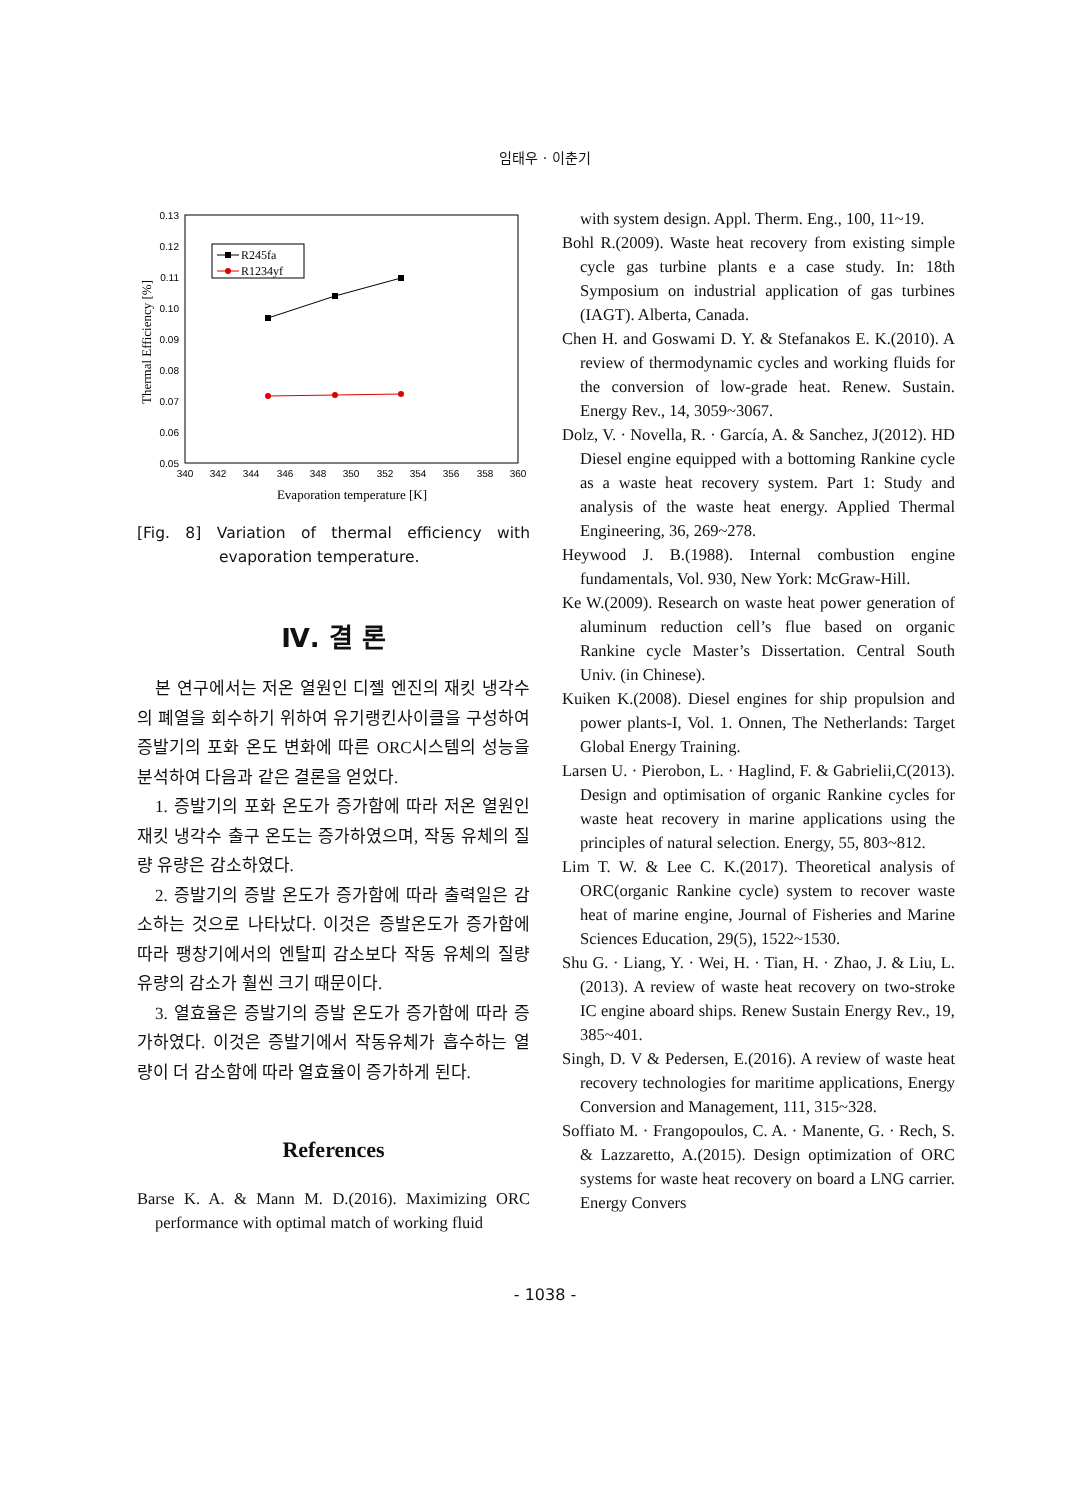임태우 · 이춘기
0.13
0.12
0.11
0.10
0.09
0.08
0.07
0.06
0.05
340
342
344
346
348
350
352
354
356
358
360
Evaporation temperature [K]
Thermal Efficiency [%]
R245fa
R1234yf
[Fig. 8] Variation of thermal efficiency with evaporation temperature.
Ⅳ. 결 론
본 연구에서는 저온 열원인 디젤 엔진의 재킷 냉각수의 폐열을 회수하기 위하여 유기랭킨사이클을 구성하여 증발기의 포화 온도 변화에 따른 ORC시스템의 성능을 분석하여 다음과 같은 결론을 얻었다.
1. 증발기의 포화 온도가 증가함에 따라 저온 열원인 재킷 냉각수 출구 온도는 증가하였으며, 작동 유체의 질량 유량은 감소하였다.
2. 증발기의 증발 온도가 증가함에 따라 출력일은 감소하는 것으로 나타났다. 이것은 증발온도가 증가함에 따라 팽창기에서의 엔탈피 감소보다 작동 유체의 질량 유량의 감소가 훨씬 크기 때문이다.
3. 열효율은 증발기의 증발 온도가 증가함에 따라 증가하였다. 이것은 증발기에서 작동유체가 흡수하는 열량이 더 감소함에 따라 열효율이 증가하게 된다.
References
Barse K. A. & Mann M. D.(2016). Maximizing ORC performance with optimal match of working fluid
with system design. Appl. Therm. Eng., 100, 11~19.
Bohl R.(2009). Waste heat recovery from existing simple cycle gas turbine plants e a case study. In: 18th Symposium on industrial application of gas turbines (IAGT). Alberta, Canada.
Chen H. and Goswami D. Y. & Stefanakos E. K.(2010). A review of thermodynamic cycles and working fluids for the conversion of low-grade heat. Renew. Sustain. Energy Rev., 14, 3059~3067.
Dolz, V. · Novella, R. · García, A. & Sanchez, J(2012). HD Diesel engine equipped with a bottoming Rankine cycle as a waste heat recovery system. Part 1: Study and analysis of the waste heat energy. Applied Thermal Engineering, 36, 269~278.
Heywood J. B.(1988). Internal combustion engine fundamentals, Vol. 930, New York: McGraw-Hill.
Ke W.(2009). Research on waste heat power generation of aluminum reduction cell’s flue based on organic Rankine cycle Master’s Dissertation. Central South Univ. (in Chinese).
Kuiken K.(2008). Diesel engines for ship propulsion and power plants-I, Vol. 1. Onnen, The Netherlands: Target Global Energy Training.
Larsen U. · Pierobon, L. · Haglind, F. & Gabrielii,C(2013). Design and optimisation of organic Rankine cycles for waste heat recovery in marine applications using the principles of natural selection. Energy, 55, 803~812.
Lim T. W. & Lee C. K.(2017). Theoretical analysis of ORC(organic Rankine cycle) system to recover waste heat of marine engine, Journal of Fisheries and Marine Sciences Education, 29(5), 1522~1530.
Shu G. · Liang, Y. · Wei, H. · Tian, H. · Zhao, J. & Liu, L.(2013). A review of waste heat recovery on two-stroke IC engine aboard ships. Renew Sustain Energy Rev., 19, 385~401.
Singh, D. V & Pedersen, E.(2016). A review of waste heat recovery technologies for maritime applications, Energy Conversion and Management, 111, 315~328.
Soffiato M. · Frangopoulos, C. A. · Manente, G. · Rech, S. & Lazzaretto, A.(2015). Design optimization of ORC systems for waste heat recovery on board a LNG carrier. Energy Convers
- 1038 -